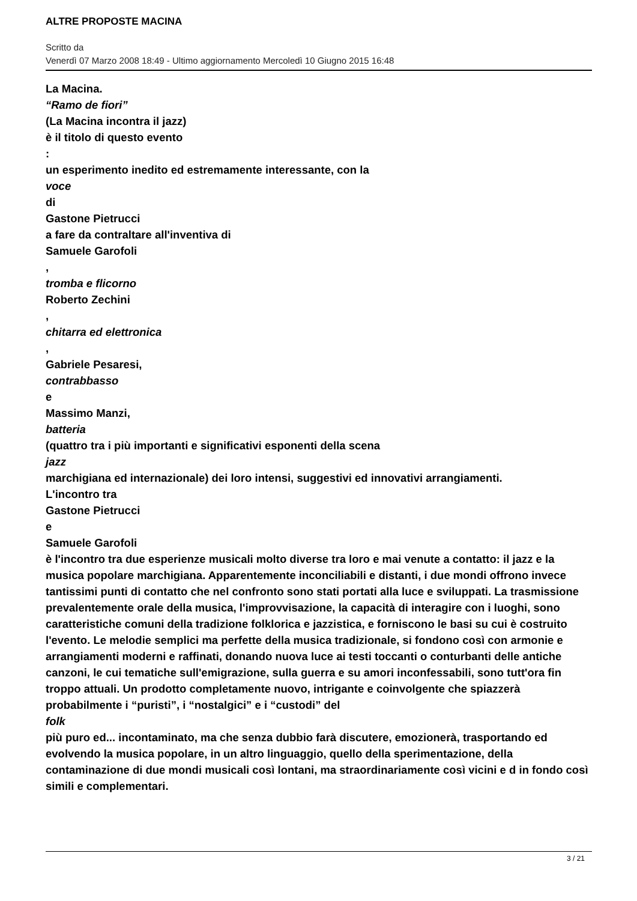ALTRE PROPOSTE MACINA
Scritto da
Venerdì 07 Marzo 2008 18:49 - Ultimo aggiornamento Mercoledì 10 Giugno 2015 16:48
La Macina.
“Ramo de fiori”
(La Macina incontra il jazz)
è il titolo di questo evento
:
un esperimento inedito ed estremamente interessante, con la
voce
di
Gastone Pietrucci
a fare da contraltare all'inventiva di
Samuele Garofoli
,
tromba e flicorno
Roberto Zechini
,
chitarra ed elettronica
,
Gabriele Pesaresi,
contrabbasso
e
Massimo Manzi,
batteria
(quattro tra i più importanti e significativi esponenti della scena
jazz
marchigiana ed internazionale) dei loro intensi, suggestivi ed innovativi arrangiamenti.
L'incontro tra
Gastone Pietrucci
e
Samuele Garofoli
è l'incontro tra due esperienze musicali molto diverse tra loro e mai venute a contatto: il jazz e la musica popolare marchigiana. Apparentemente inconciliabili e distanti, i due mondi offrono invece tantissimi punti di contatto che nel confronto sono stati portati alla luce e sviluppati. La trasmissione prevalentemente orale della musica, l'improvvisazione, la capacità di interagire con i luoghi, sono caratteristiche comuni della tradizione folklorica e jazzistica, e forniscono le basi su cui è costruito l'evento. Le melodie semplici ma perfette della musica tradizionale, si fondono così con armonie e arrangiamenti moderni e raffinati, donando nuova luce ai testi toccanti o conturbanti delle antiche canzoni, le cui tematiche sull'emigrazione, sulla guerra e su amori inconfessabili, sono tutt'ora fin troppo attuali. Un prodotto completamente nuovo, intrigante e coinvolgente che spiazzerà probabilmente i “puristi”, i “nostalgici” e i “custodi” del
folk
più puro ed... incontaminato, ma che senza dubbio farà discutere, emozionerà, trasportando ed evolvendo la musica popolare, in un altro linguaggio, quello della sperimentazione, della contaminazione di due mondi musicali così lontani, ma straordinariamente così vicini e d in fondo così simili e complementari.
3 / 21